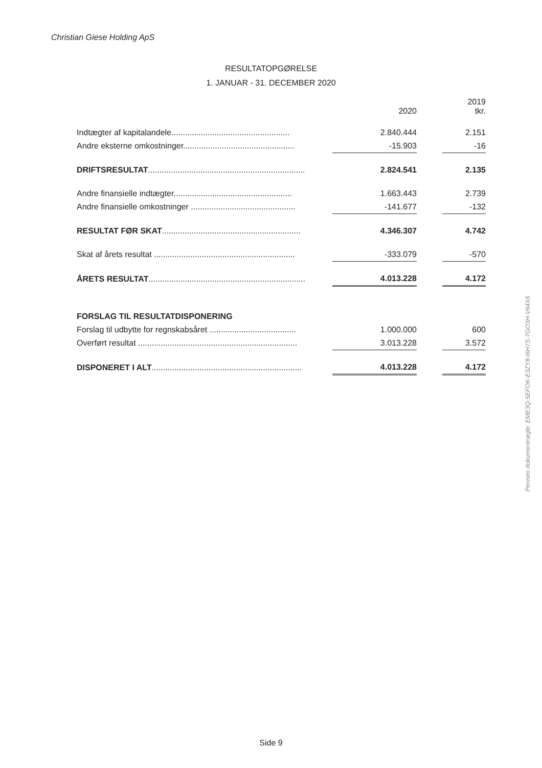Christian Giese Holding ApS
RESULTATOPGØRELSE
1. JANUAR - 31. DECEMBER 2020
| | 2020 | | 2019 tkr. |
| --- | --- | --- | --- |
| Indtægter af kapitalandele.................................................... | 2.840.444 | | 2.151 |
| Andre eksterne omkostninger................................................. | -15.903 | | -16 |
| DRIFTSRESULTAT ..................................................................... | 2.824.541 | | 2.135 |
| Andre finansielle indtægter.................................................... | 1.663.443 | | 2.739 |
| Andre finansielle omkostninger .............................................. | -141.677 | | -132 |
| RESULTAT FØR SKAT ............................................................. | 4.346.307 | | 4.742 |
| Skat af årets resultat .............................................................. | -333.079 | | -570 |
| ÅRETS RESULTAT ..................................................................... | 4.013.228 | | 4.172 |
| FORSLAG TIL RESULTATDISPONERING | | | |
| Forslag til udbytte for regnskabsåret ...................................... | 1.000.000 | | 600 |
| Overført resultat ...................................................................... | 3.013.228 | | 3.572 |
| DISPONERET I ALT .................................................................. | 4.013.228 | | 4.172 |
Penneo dokumentnøgle: EME3Q-5EFOK-E3ZY8-I6H7S-7GO3H-V64X6
Side 9